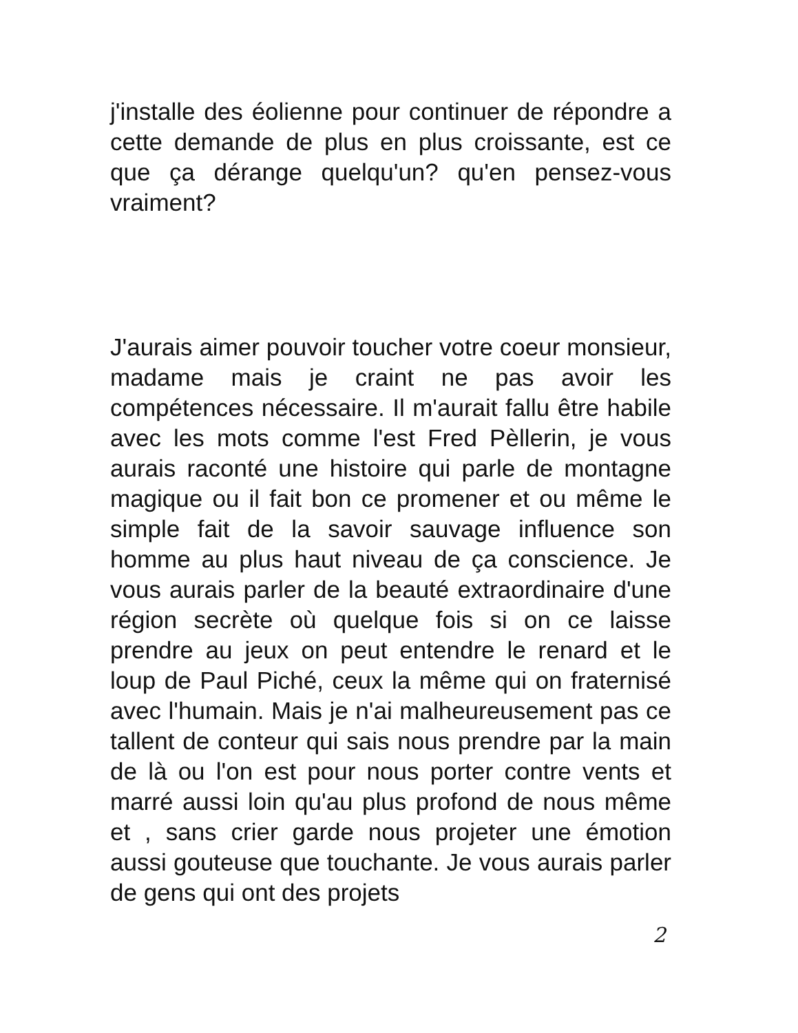j'installe des éolienne pour continuer de répondre a cette demande de plus en plus croissante, est ce que ça dérange quelqu'un? qu'en pensez-vous vraiment?
J'aurais aimer pouvoir toucher votre coeur monsieur, madame mais je craint ne pas avoir les compétences nécessaire. Il m'aurait fallu être habile avec les mots comme l'est Fred Pèllerin, je vous aurais raconté une histoire qui parle de montagne magique ou il fait bon ce promener et ou même le simple fait de la savoir sauvage influence son homme au plus haut niveau de ça conscience. Je vous aurais parler de la beauté extraordinaire d'une région secrète où quelque fois si on ce laisse prendre au jeux on peut entendre le renard et le loup de Paul Piché, ceux la même qui on fraternisé avec l'humain. Mais je n'ai malheureusement pas ce tallent de conteur qui sais nous prendre par la main de là ou l'on est pour nous porter contre vents et marré aussi loin qu'au plus profond de nous même et , sans crier garde nous projeter une émotion aussi gouteuse que touchante. Je vous aurais parler de gens qui ont des projets
2